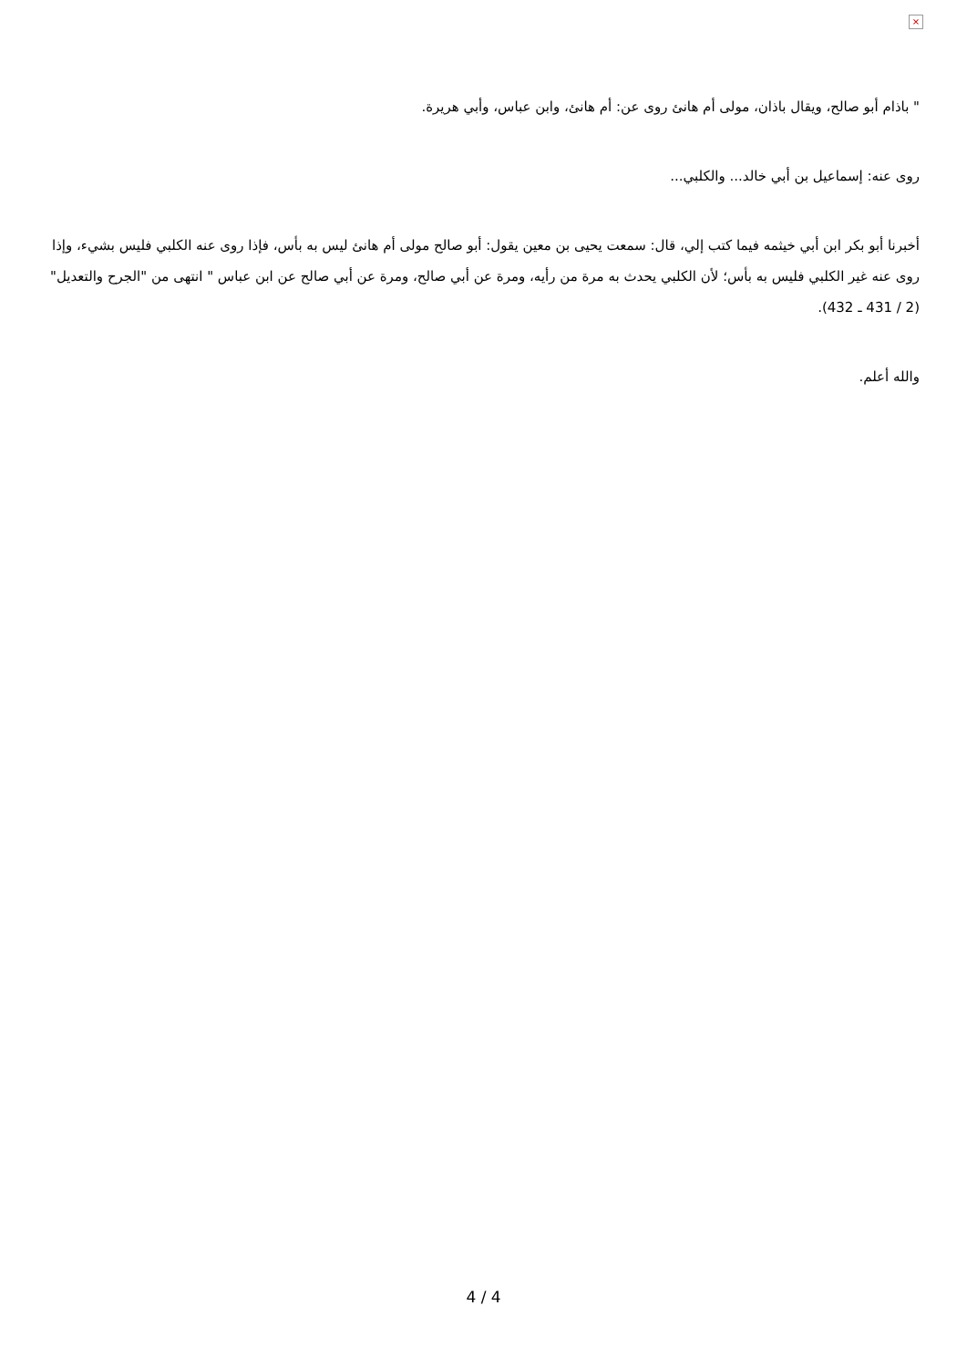×
" باذام أبو صالح، ويقال باذان، مولى أم هانئ روى عن: أم هانئ، وابن عباس، وأبي هريرة.
روى عنه: إسماعيل بن أبي خالد... والكلبي...
أخبرنا أبو بكر ابن أبي خيثمه فيما كتب إلي، قال: سمعت يحيى بن معين يقول: أبو صالح مولى أم هانئ ليس به بأس، فإذا روى عنه الكلبي فليس بشيء، وإذا روى عنه غير الكلبي فليس به بأس؛ لأن الكلبي يحدث به مرة من رأيه، ومرة عن أبي صالح، ومرة عن أبي صالح عن ابن عباس " انتهى من "الجرح والتعديل" (2 / 431 ـ 432).
والله أعلم.
4 / 4